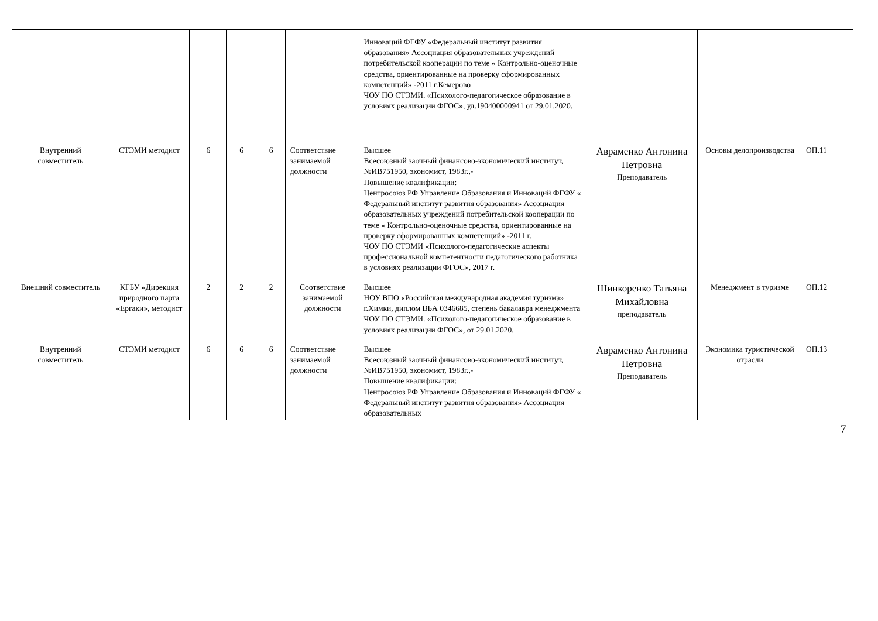| | | | | | | Инноваций ФГФУ «Федеральный институт развития образования» Ассоциация образовательных учреждений потребительской кооперации по теме « Контрольно-оценочные средства, ориентированные на проверку сформированных компетенций» -2011 г.Кемерово ЧОУ ПО СТЭМИ. «Психолого-педагогическое образование в условиях реализации ФГОС», уд.190400000941 от 29.01.2020. | | | |
| Внутренний совместитель | СТЭМИ методист | 6 | 6 | 6 | Соответствие занимаемой должности | Высшее Всесоюзный заочный финансово-экономический институт, №ИВ751950, экономист, 1983г.,- Повышение квалификации: Центросоюз РФ Управление Образования и Инноваций ФГФУ « Федеральный институт развития образования» Ассоциация образовательных учреждений потребительской кооперации по теме « Контрольно-оценочные средства, ориентированные на проверку сформированных компетенций» -2011 г. ЧОУ ПО СТЭМИ «Психолого-педагогические аспекты профессиональной компетентности педагогического работника в условиях реализации ФГОС», 2017 г. | Авраменко Антонина Петровна Преподаватель | Основы делопроизводства | ОП.11 |
| Внешний совместитель | КГБУ «Дирекция природного парта «Ергаки», методист | 2 | 2 | 2 | Соответствие занимаемой должности | Высшее НОУ ВПО «Российская международная академия туризма» г.Химки, диплом ВБА 0346685, степень бакалавра менеджмента ЧОУ ПО СТЭМИ. «Психолого-педагогическое образование в условиях реализации ФГОС», от 29.01.2020. | Шинкоренко Татьяна Михайловна преподаватель | Менеджмент в туризме | ОП.12 |
| Внутренний совместитель | СТЭМИ методист | 6 | 6 | 6 | Соответствие занимаемой должности | Высшее Всесоюзный заочный финансово-экономический институт, №ИВ751950, экономист, 1983г.,- Повышение квалификации: Центросоюз РФ Управление Образования и Инноваций ФГФУ « Федеральный институт развития образования» Ассоциация образовательных | Авраменко Антонина Петровна Преподаватель | Экономика туристической отрасли | ОП.13 |
7